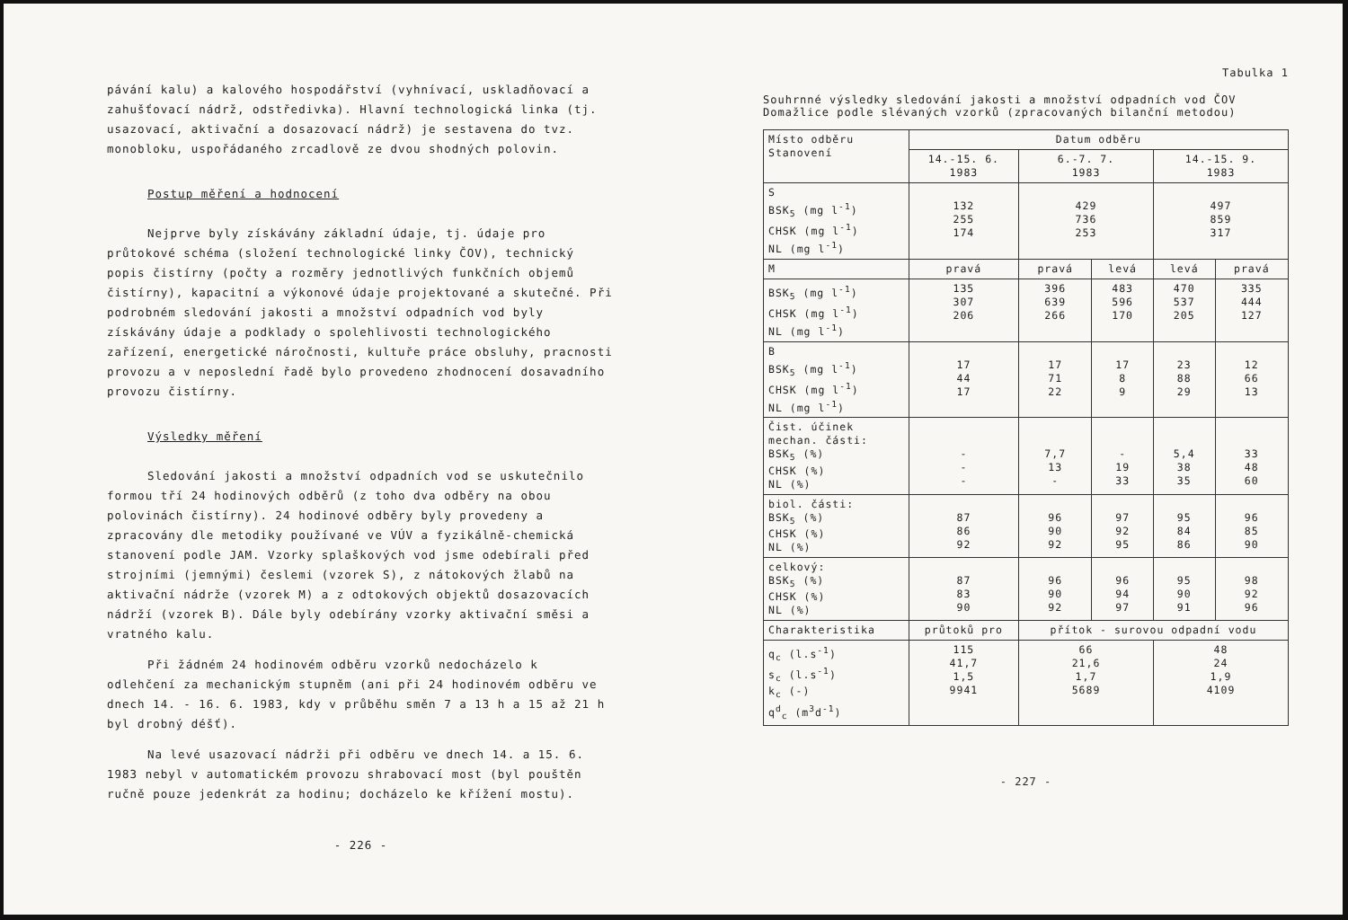pávání kalu) a kalového hospodářství (vyhnívací, uskladňovací a zahušťovací nádrž, odstředivka). Hlavní technologická linka (tj. usazovací, aktivační a dosazovací nádrž) je sestavena do tvz. monobloku, uspořádaného zrcadlově ze dvou shodných polovin.
Postup měření a hodnocení
Nejprve byly získávány základní údaje, tj. údaje pro průtokové schéma (složení technologické linky ČOV), technický popis čistírny (počty a rozměry jednotlivých funkčních objemů čistírny), kapacitní a výkonové údaje projektované a skutečné. Při podrobném sledování jakosti a množství odpadních vod byly získávány údaje a podklady o spolehlivosti technologického zařízení, energetické náročnosti, kultuře práce obsluhy, pracnosti provozu a v neposlední řadě bylo provedeno zhodnocení dosavadního provozu čistírny.
Výsledky měření
Sledování jakosti a množství odpadních vod se uskutečnilo formou tří 24 hodinových odběrů (z toho dva odběry na obou polovinách čistírny). 24 hodinové odběry byly provedeny a zpracovány dle metodiky používané ve VÚV a fyzikálně-chemická stanovení podle JAM. Vzorky splaškových vod jsme odebírali před strojními (jemnými) česlemi (vzorek S), z nátokových žlabů na aktivační nádrže (vzorek M) a z odtokových objektů dosazovacích nádrží (vzorek B). Dále byly odebírány vzorky aktivační směsi a vratného kalu.
Při žádném 24 hodinovém odběru vzorků nedocházelo k odlehčení za mechanickým stupněm (ani při 24 hodinovém odběru ve dnech 14. - 16. 6. 1983, kdy v průběhu směn 7 a 13 h a 15 až 21 h byl drobný déšť).
Na levé usazovací nádrži při odběru ve dnech 14. a 15. 6. 1983 nebyl v automatickém provozu shrabovací most (byl pouštěn ručně pouze jedenkrát za hodinu; docházelo ke křížení mostu).
- 226 -
Tabulka 1
Souhrnné výsledky sledování jakosti a množství odpadních vod ČOV Domažlice podle slévaných vzorků (zpracovaných bilanční metodou)
| Místo odběru Stanovení | Datum odběru | | | | |
| | 14.-15. 6. 1983 | 6.-7. 7. 1983 | | 14.-15. 9. 1983 | |
| S BSK<sub>5</sub> (mg l<sup>-1</sup>) CHSK (mg l<sup>-1</sup>) NL (mg l<sup>-1</sup>) | 132 255 174 | 429 736 253 | | 497 859 317 | |
| M | pravá | pravá | levá | levá | pravá |
| BSK<sub>5</sub> (mg l<sup>-1</sup>) CHSK (mg l<sup>-1</sup>) NL (mg l<sup>-1</sup>) | 135 307 206 | 396 639 266 | 483 596 170 | 470 537 205 | 335 444 127 |
| B BSK<sub>5</sub> (mg l<sup>-1</sup>) CHSK (mg l<sup>-1</sup>) NL (mg l<sup>-1</sup>) | 17 44 17 | 17 71 22 | 17 8 9 | 23 88 29 | 12 66 13 |
| Čist. účinek mechan. části: BSK<sub>5</sub> (%) CHSK (%) NL (%) | - - - | 7,7 13 - | - 19 33 | 5,4 38 35 | 33 48 60 |
| biol. části: BSK<sub>5</sub> (%) CHSK (%) NL (%) | 87 86 92 | 96 90 92 | 97 92 95 | 95 84 86 | 96 85 90 |
| celkový: BSK<sub>5</sub> (%) CHSK (%) NL (%) | 87 83 90 | 96 90 92 | 96 94 97 | 95 90 91 | 98 92 96 |
| Charakteristika | průtoků pro | přítok - surovou odpadní vodu | | | |
| q<sub>c</sub> (l.s<sup>-1</sup>) s<sub>c</sub> (l.s<sup>-1</sup>) k<sub>c</sub> (-) q<sup>d</sup><sub>c</sub> (m<sup>3</sup>d<sup>-1</sup>) | 115 41,7 1,5 9941 | 66 21,6 1,7 5689 | | 48 24 1,9 4109 | |
- 227 -